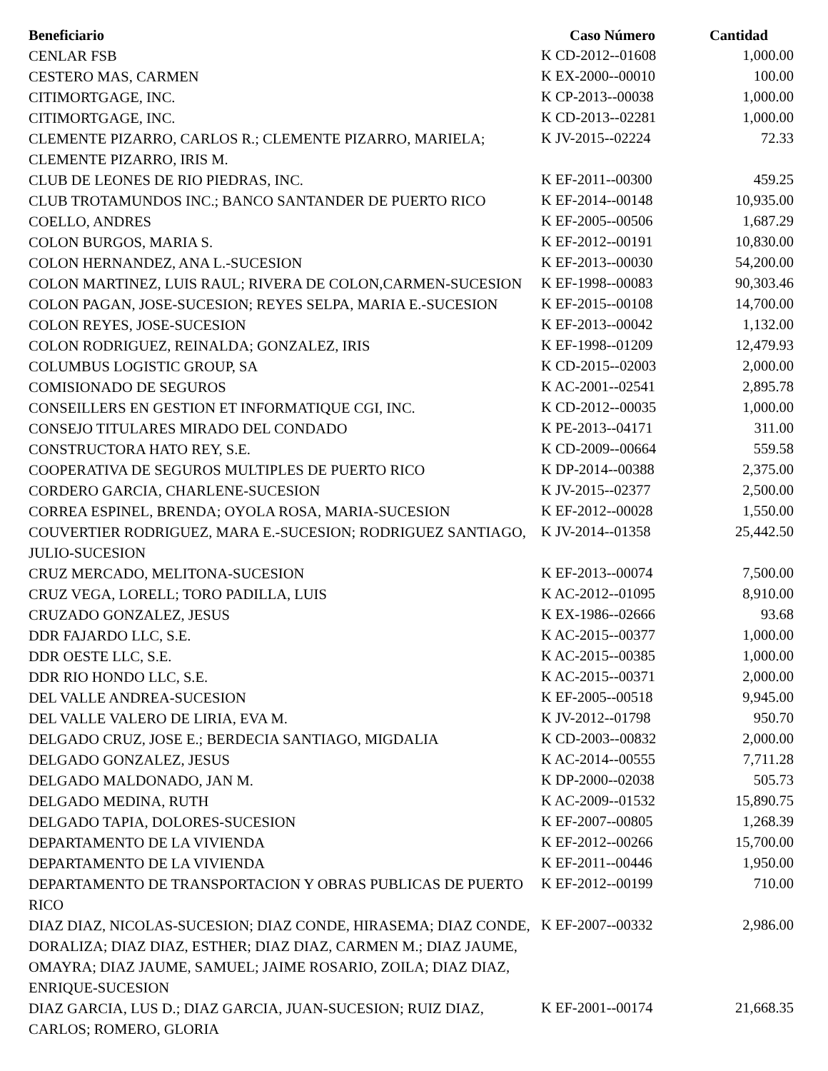| Beneficiario | Caso Número | Cantidad |
| --- | --- | --- |
| CENLAR FSB | K CD-2012--01608 | 1,000.00 |
| CESTERO MAS, CARMEN | K EX-2000--00010 | 100.00 |
| CITIMORTGAGE, INC. | K CP-2013--00038 | 1,000.00 |
| CITIMORTGAGE, INC. | K CD-2013--02281 | 1,000.00 |
| CLEMENTE PIZARRO, CARLOS R.; CLEMENTE PIZARRO, MARIELA; CLEMENTE PIZARRO, IRIS M. | K JV-2015--02224 | 72.33 |
| CLUB DE LEONES DE RIO PIEDRAS, INC. | K EF-2011--00300 | 459.25 |
| CLUB TROTAMUNDOS INC.; BANCO SANTANDER DE PUERTO RICO | K EF-2014--00148 | 10,935.00 |
| COELLO, ANDRES | K EF-2005--00506 | 1,687.29 |
| COLON BURGOS, MARIA S. | K EF-2012--00191 | 10,830.00 |
| COLON HERNANDEZ, ANA L.-SUCESION | K EF-2013--00030 | 54,200.00 |
| COLON MARTINEZ, LUIS RAUL; RIVERA DE COLON,CARMEN-SUCESION | K EF-1998--00083 | 90,303.46 |
| COLON PAGAN, JOSE-SUCESION; REYES SELPA, MARIA E.-SUCESION | K EF-2015--00108 | 14,700.00 |
| COLON REYES, JOSE-SUCESION | K EF-2013--00042 | 1,132.00 |
| COLON RODRIGUEZ, REINALDA; GONZALEZ, IRIS | K EF-1998--01209 | 12,479.93 |
| COLUMBUS LOGISTIC GROUP, SA | K CD-2015--02003 | 2,000.00 |
| COMISIONADO DE SEGUROS | K AC-2001--02541 | 2,895.78 |
| CONSEILLERS EN GESTION ET INFORMATIQUE CGI, INC. | K CD-2012--00035 | 1,000.00 |
| CONSEJO TITULARES MIRADO DEL CONDADO | K PE-2013--04171 | 311.00 |
| CONSTRUCTORA HATO REY, S.E. | K CD-2009--00664 | 559.58 |
| COOPERATIVA DE SEGUROS MULTIPLES DE PUERTO RICO | K DP-2014--00388 | 2,375.00 |
| CORDERO GARCIA, CHARLENE-SUCESION | K JV-2015--02377 | 2,500.00 |
| CORREA ESPINEL, BRENDA; OYOLA ROSA, MARIA-SUCESION | K EF-2012--00028 | 1,550.00 |
| COUVERTIER RODRIGUEZ, MARA E.-SUCESION; RODRIGUEZ SANTIAGO, JULIO-SUCESION | K JV-2014--01358 | 25,442.50 |
| CRUZ MERCADO, MELITONA-SUCESION | K EF-2013--00074 | 7,500.00 |
| CRUZ VEGA, LORELL; TORO PADILLA, LUIS | K AC-2012--01095 | 8,910.00 |
| CRUZADO GONZALEZ, JESUS | K EX-1986--02666 | 93.68 |
| DDR FAJARDO LLC, S.E. | K AC-2015--00377 | 1,000.00 |
| DDR OESTE LLC, S.E. | K AC-2015--00385 | 1,000.00 |
| DDR RIO HONDO LLC, S.E. | K AC-2015--00371 | 2,000.00 |
| DEL VALLE ANDREA-SUCESION | K EF-2005--00518 | 9,945.00 |
| DEL VALLE VALERO DE LIRIA, EVA M. | K JV-2012--01798 | 950.70 |
| DELGADO CRUZ, JOSE E.; BERDECIA SANTIAGO, MIGDALIA | K CD-2003--00832 | 2,000.00 |
| DELGADO GONZALEZ, JESUS | K AC-2014--00555 | 7,711.28 |
| DELGADO MALDONADO, JAN M. | K DP-2000--02038 | 505.73 |
| DELGADO MEDINA, RUTH | K AC-2009--01532 | 15,890.75 |
| DELGADO TAPIA, DOLORES-SUCESION | K EF-2007--00805 | 1,268.39 |
| DEPARTAMENTO DE LA VIVIENDA | K EF-2012--00266 | 15,700.00 |
| DEPARTAMENTO DE LA VIVIENDA | K EF-2011--00446 | 1,950.00 |
| DEPARTAMENTO DE TRANSPORTACION Y OBRAS PUBLICAS DE PUERTO RICO | K EF-2012--00199 | 710.00 |
| DIAZ DIAZ, NICOLAS-SUCESION; DIAZ CONDE, HIRASEMA; DIAZ CONDE, DORALIZA; DIAZ DIAZ, ESTHER; DIAZ DIAZ, CARMEN M.; DIAZ JAUME, OMAYRA; DIAZ JAUME, SAMUEL; JAIME ROSARIO, ZOILA; DIAZ DIAZ, ENRIQUE-SUCESION | K EF-2007--00332 | 2,986.00 |
| DIAZ GARCIA, LUS D.; DIAZ GARCIA, JUAN-SUCESION; RUIZ DIAZ, CARLOS; ROMERO, GLORIA | K EF-2001--00174 | 21,668.35 |